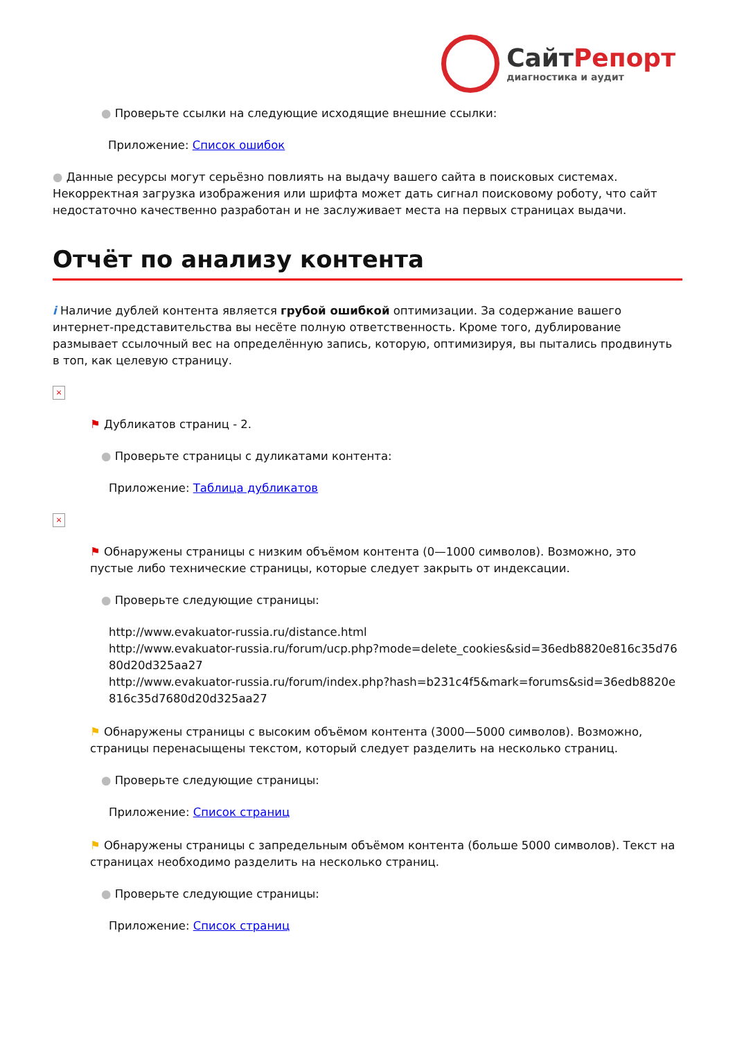СайтРепорт
диагностика и аудит
● Проверьте ссылки на следующие исходящие внешние ссылки:
Приложение: Список ошибок
● Данные ресурсы могут серьёзно повлиять на выдачу вашего сайта в поисковых системах. Некорректная загрузка изображения или шрифта может дать сигнал поисковому роботу, что сайт недостаточно качественно разработан и не заслуживает места на первых страницах выдачи.
Отчёт по анализу контента
i Наличие дублей контента является грубой ошибкой оптимизации. За содержание вашего интернет-представительства вы несёте полную ответственность. Кроме того, дублирование размывает ссылочный вес на определённую запись, которую, оптимизируя, вы пытались продвинуть в топ, как целевую страницу.
×
⚑ Дубликатов страниц - 2.
● Проверьте страницы с дуликатами контента:
Приложение: Таблица дубликатов
×
⚑ Обнаружены страницы с низким объёмом контента (0—1000 символов). Возможно, это пустые либо технические страницы, которые следует закрыть от индексации.
● Проверьте следующие страницы:
http://www.evakuator-russia.ru/distance.html
http://www.evakuator-russia.ru/forum/ucp.php?mode=delete_cookies&sid=36edb8820e816c35d7680d20d325aa27
http://www.evakuator-russia.ru/forum/index.php?hash=b231c4f5&mark=forums&sid=36edb8820e816c35d7680d20d325aa27
⚑ Обнаружены страницы с высоким объёмом контента (3000—5000 символов). Возможно, страницы перенасыщены текстом, который следует разделить на несколько страниц.
● Проверьте следующие страницы:
Приложение: Список страниц
⚑ Обнаружены страницы с запредельным объёмом контента (больше 5000 символов). Текст на страницах необходимо разделить на несколько страниц.
● Проверьте следующие страницы:
Приложение: Список страниц